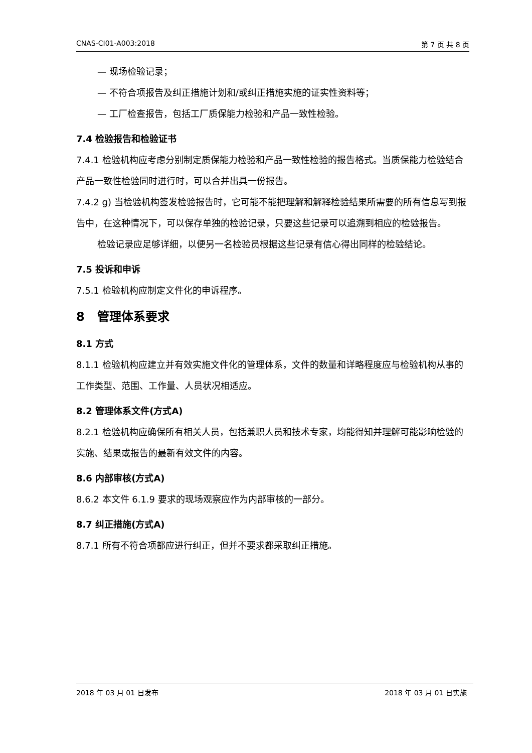CNAS-CI01-A003:2018 第 7 页 共 8 页
— 现场检验记录；
— 不符合项报告及纠正措施计划和/或纠正措施实施的证实性资料等；
— 工厂检查报告，包括工厂质保能力检验和产品一致性检验。
7.4 检验报告和检验证书
7.4.1 检验机构应考虑分别制定质保能力检验和产品一致性检验的报告格式。当质保能力检验结合产品一致性检验同时进行时，可以合并出具一份报告。
7.4.2 g) 当检验机构签发检验报告时，它可能不能把理解和解释检验结果所需要的所有信息写到报告中，在这种情况下，可以保存单独的检验记录，只要这些记录可以追溯到相应的检验报告。
检验记录应足够详细，以便另一名检验员根据这些记录有信心得出同样的检验结论。
7.5 投诉和申诉
7.5.1 检验机构应制定文件化的申诉程序。
8 管理体系要求
8.1 方式
8.1.1 检验机构应建立并有效实施文件化的管理体系，文件的数量和详略程度应与检验机构从事的工作类型、范围、工作量、人员状况相适应。
8.2 管理体系文件(方式A)
8.2.1 检验机构应确保所有相关人员，包括兼职人员和技术专家，均能得知并理解可能影响检验的实施、结果或报告的最新有效文件的内容。
8.6 内部审核(方式A)
8.6.2 本文件 6.1.9 要求的现场观察应作为内部审核的一部分。
8.7 纠正措施(方式A)
8.7.1 所有不符合项都应进行纠正，但并不要求都采取纠正措施。
2018 年 03 月 01 日发布 2018 年 03 月 01 日实施